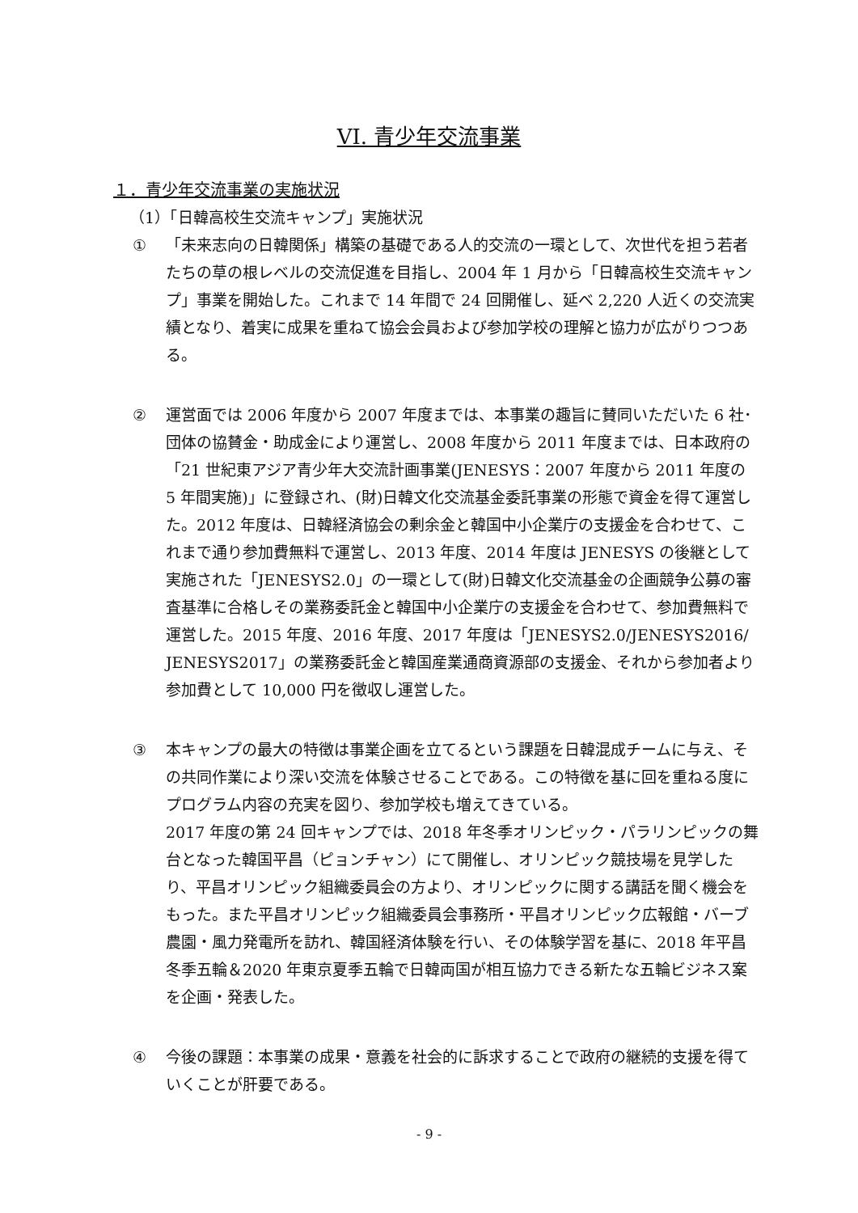VI. 青少年交流事業
１．青少年交流事業の実施状況
（1）「日韓高校生交流キャンプ」実施状況
① 「未来志向の日韓関係」構築の基礎である人的交流の一環として、次世代を担う若者たちの草の根レベルの交流促進を目指し、2004 年 1 月から「日韓高校生交流キャンプ」事業を開始した。これまで 14 年間で 24 回開催し、延べ 2,220 人近くの交流実績となり、着実に成果を重ねて協会会員および参加学校の理解と協力が広がりつつある。
② 運営面では 2006 年度から 2007 年度までは、本事業の趣旨に賛同いただいた 6 社･団体の協賛金・助成金により運営し、2008 年度から 2011 年度までは、日本政府の「21 世紀東アジア青少年大交流計画事業(JENESYS：2007 年度から 2011 年度の 5 年間実施)」に登録され、(財)日韓文化交流基金委託事業の形態で資金を得て運営した。2012 年度は、日韓経済協会の剰余金と韓国中小企業庁の支援金を合わせて、これまで通り参加費無料で運営し、2013 年度、2014 年度は JENESYS の後継として実施された「JENESYS2.0」の一環として(財)日韓文化交流基金の企画競争公募の審査基準に合格しその業務委託金と韓国中小企業庁の支援金を合わせて、参加費無料で運営した。2015 年度、2016 年度、2017 年度は「JENESYS2.0/JENESYS2016/ JENESYS2017」の業務委託金と韓国産業通商資源部の支援金、それから参加者より参加費として 10,000 円を徴収し運営した。
③ 本キャンプの最大の特徴は事業企画を立てるという課題を日韓混成チームに与え、その共同作業により深い交流を体験させることである。この特徴を基に回を重ねる度にプログラム内容の充実を図り、参加学校も増えてきている。
2017 年度の第 24 回キャンプでは、2018 年冬季オリンピック・パラリンピックの舞台となった韓国平昌（ピョンチャン）にて開催し、オリンピック競技場を見学したり、平昌オリンピック組織委員会の方より、オリンピックに関する講話を聞く機会をもった。また平昌オリンピック組織委員会事務所・平昌オリンピック広報館・バーブ農園・風力発電所を訪れ、韓国経済体験を行い、その体験学習を基に、2018 年平昌冬季五輪＆2020 年東京夏季五輪で日韓両国が相互協力できる新たな五輪ビジネス案を企画・発表した。
④ 今後の課題：本事業の成果・意義を社会的に訴求することで政府の継続的支援を得ていくことが肝要である。
- 9 -